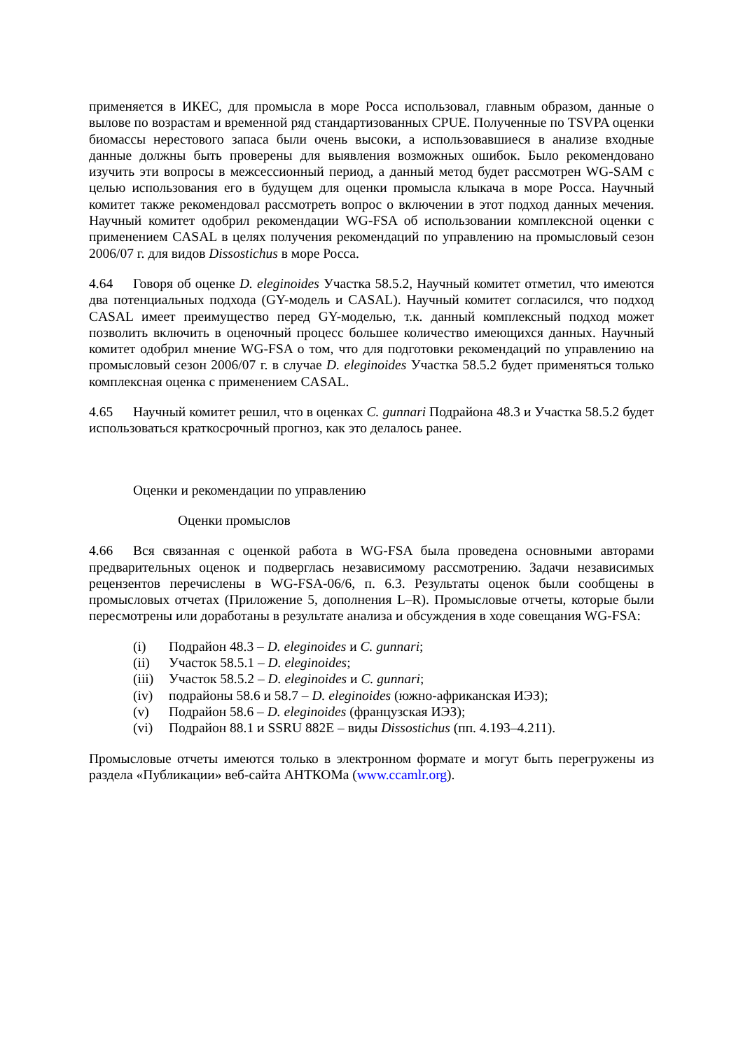применяется в ИКЕС, для промысла в море Росса использовал, главным образом, данные о вылове по возрастам и временной ряд стандартизованных CPUE. Полученные по TSVPA оценки биомассы нерестового запаса были очень высоки, а использовавшиеся в анализе входные данные должны быть проверены для выявления возможных ошибок. Было рекомендовано изучить эти вопросы в межсессионный период, а данный метод будет рассмотрен WG-SAM с целью использования его в будущем для оценки промысла клыкача в море Росса. Научный комитет также рекомендовал рассмотреть вопрос о включении в этот подход данных мечения. Научный комитет одобрил рекомендации WG-FSA об использовании комплексной оценки с применением CASAL в целях получения рекомендаций по управлению на промысловый сезон 2006/07 г. для видов Dissostichus в море Росса.
4.64 Говоря об оценке D. eleginoides Участка 58.5.2, Научный комитет отметил, что имеются два потенциальных подхода (GY-модель и CASAL). Научный комитет согласился, что подход CASAL имеет преимущество перед GY-моделью, т.к. данный комплексный подход может позволить включить в оценочный процесс большее количество имеющихся данных. Научный комитет одобрил мнение WG-FSA о том, что для подготовки рекомендаций по управлению на промысловый сезон 2006/07 г. в случае D. eleginoides Участка 58.5.2 будет применяться только комплексная оценка с применением CASAL.
4.65 Научный комитет решил, что в оценках C. gunnari Подрайона 48.3 и Участка 58.5.2 будет использоваться краткосрочный прогноз, как это делалось ранее.
Оценки и рекомендации по управлению
Оценки промыслов
4.66 Вся связанная с оценкой работа в WG-FSA была проведена основными авторами предварительных оценок и подверглась независимому рассмотрению. Задачи независимых рецензентов перечислены в WG-FSA-06/6, п. 6.3. Результаты оценок были сообщены в промысловых отчетах (Приложение 5, дополнения L–R). Промысловые отчеты, которые были пересмотрены или доработаны в результате анализа и обсуждения в ходе совещания WG-FSA:
(i) Подрайон 48.3 – D. eleginoides и C. gunnari;
(ii) Участок 58.5.1 – D. eleginoides;
(iii) Участок 58.5.2 – D. eleginoides и C. gunnari;
(iv) подрайоны 58.6 и 58.7 – D. eleginoides (южно-африканская ИЭЗ);
(v) Подрайон 58.6 – D. eleginoides (французская ИЭЗ);
(vi) Подрайон 88.1 и SSRU 882E – виды Dissostichus (пп. 4.193–4.211).
Промысловые отчеты имеются только в электронном формате и могут быть перегружены из раздела «Публикации» веб-сайта АНТКОМа (www.ccamlr.org).